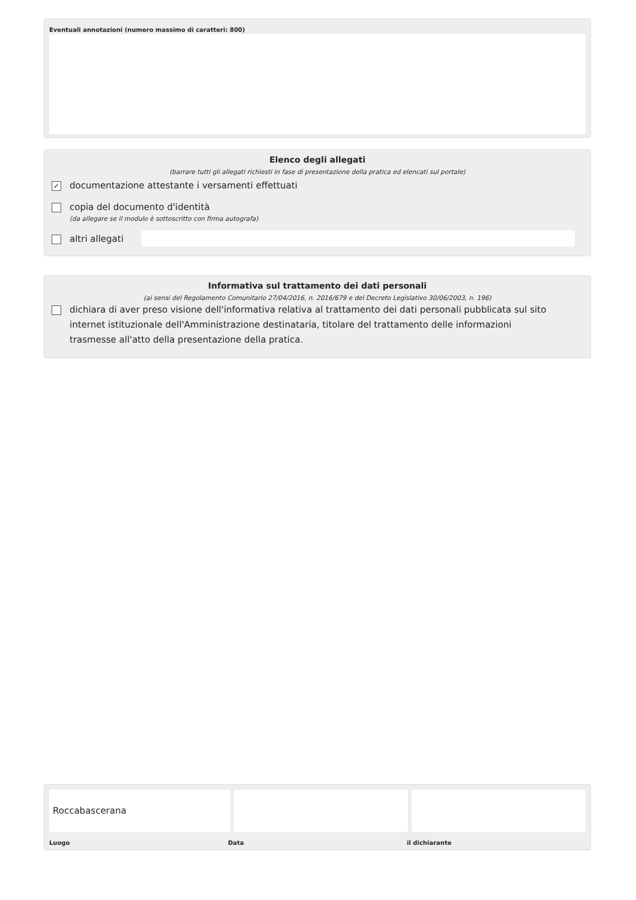Eventuali annotazioni (numero massimo di caratteri: 800)
Elenco degli allegati
(barrare tutti gli allegati richiesti in fase di presentazione della pratica ed elencati sul portale)
✓
documentazione attestante i versamenti effettuati
copia del documento d'identità
(da allegare se il modulo è sottoscritto con firma autografa)
altri allegati
Informativa sul trattamento dei dati personali
(ai sensi del Regolamento Comunitario 27/04/2016, n. 2016/679 e del Decreto Legislativo 30/06/2003, n. 196)
dichiara di aver preso visione dell'informativa relativa al trattamento dei dati personali pubblicata sul sito internet istituzionale dell'Amministrazione destinataria, titolare del trattamento delle informazioni trasmesse all'atto della presentazione della pratica.
Roccabascerana
Luogo Data il dichiarante